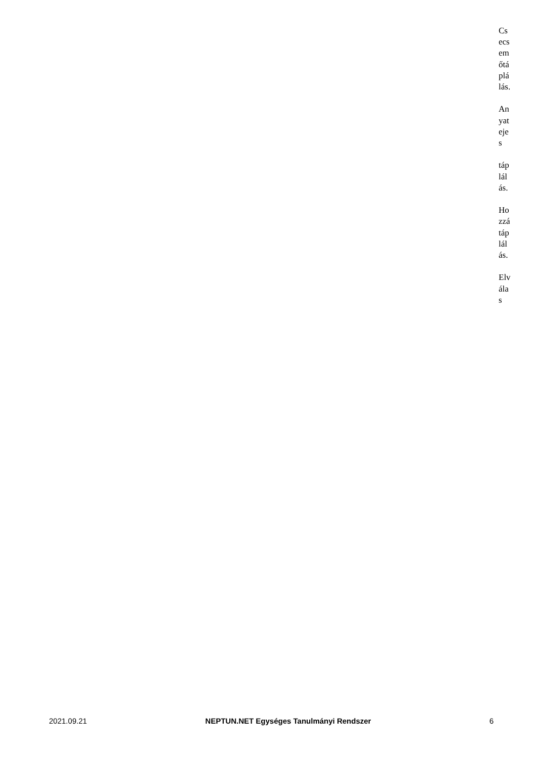Csecsemőtáplálás.
Anyatejes
táplálás.
Hozzátáplálás.
Elválas
2021.09.21 NEPTUN.NET Egységes Tanulmányi Rendszer 6